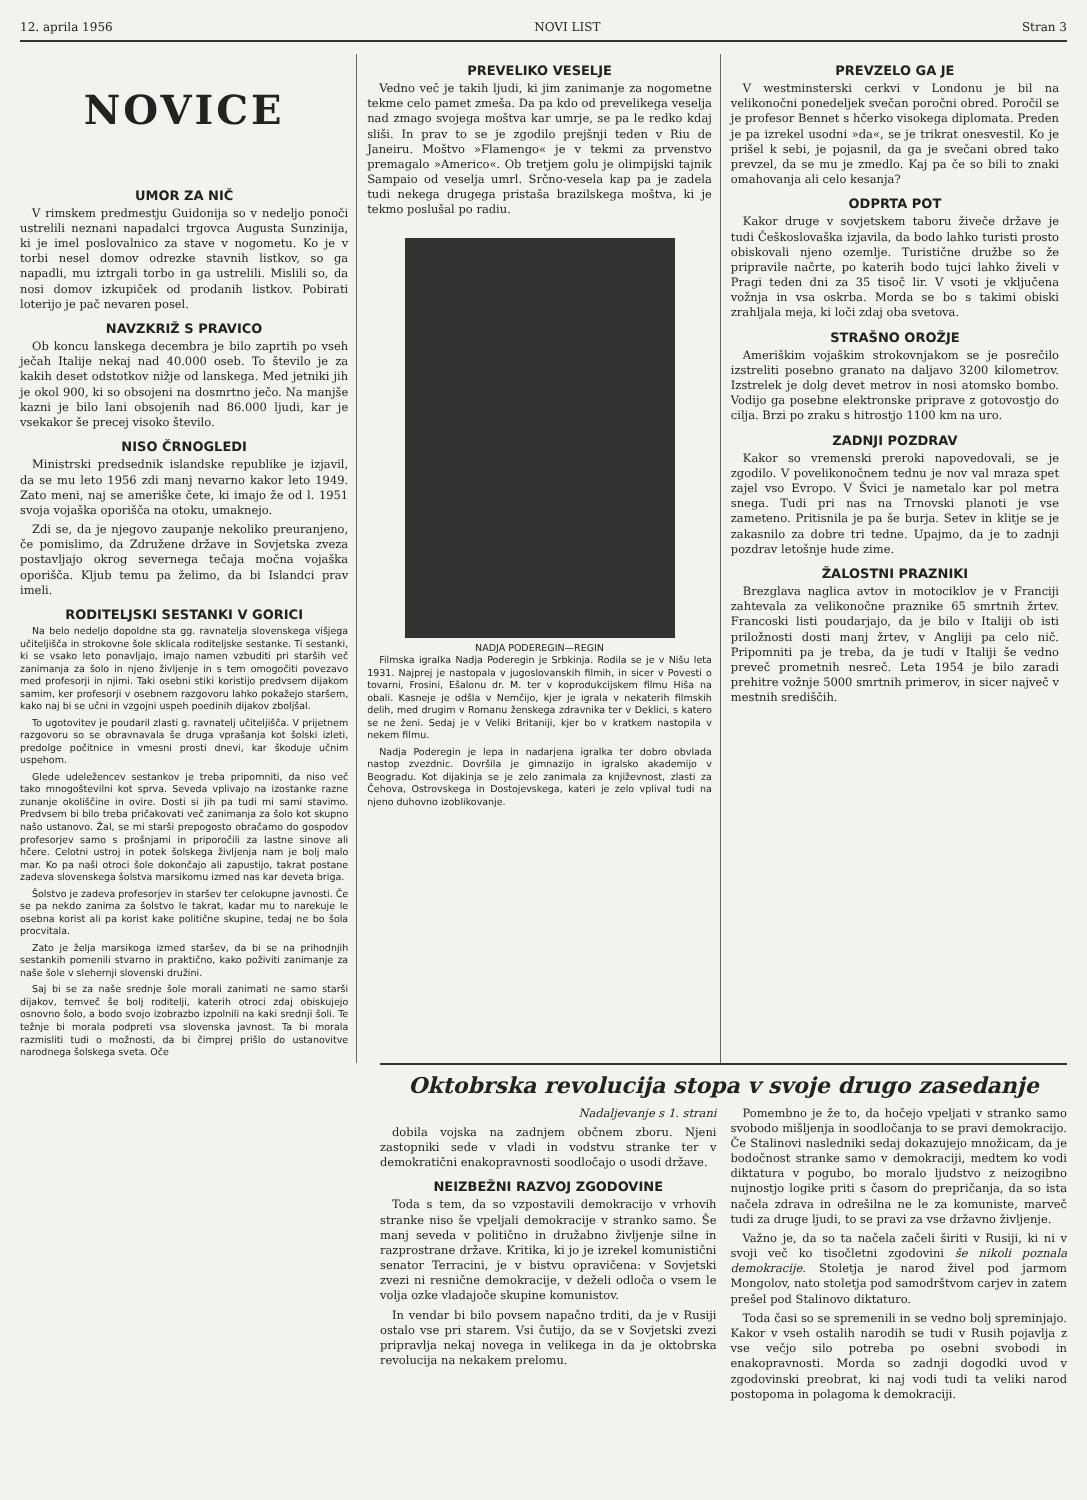12. aprila 1956 NOVI LIST Stran 3
NOVICE
UMOR ZA NIČ
V rimskem predmestju Guidonija so v nedeljo ponoči ustrelili neznani napadalci trgovca Augusta Sunzinija, ki je imel poslovalnico za stave v nogometu. Ko je v torbi nesel domov odrezke stavnih listkov, so ga napadli, mu iztrgali torbo in ga ustrelili. Mislili so, da nosi domov izkupiček od prodanih listkov. Pobirati loterijo je pač nevaren posel.
NAVZKRIŽ S PRAVICO
Ob koncu lanskega decembra je bilo zaprtih po vseh ječah Italije nekaj nad 40.000 oseb. To število je za kakih deset odstotkov nižje od lanskega. Med jetniki jih je okol 900, ki so obsojeni na dosmrtno ječo. Na manjše kazni je bilo lani obsojenih nad 86.000 ljudi, kar je vsekakor še precej visoko število.
NISO ČRNOGLEDI
Ministrski predsednik islandske republike je izjavil, da se mu leto 1956 zdi manj nevarno kakor leto 1949. Zato meni, naj se ameriške čete, ki imajo že od l. 1951 svoja vojaška oporišča na otoku, umaknejo.
Zdi se, da je njegovo zaupanje nekoliko preuranjeno, če pomislimo, da Združene države in Sovjetska zveza postavljajo okrog severnega tečaja močna vojaška oporišča. Kljub temu pa želimo, da bi Islandci prav imeli.
RODITELJSKI SESTANKI V GORICI
Na belo nedeljo dopoldne sta gg. ravnatelja slovenskega višjega učiteljišča in strokovne šole sklicala roditeljske sestanke. Ti sestanki, ki se vsako leto ponavljajo, imajo namen vzbuditi pri starših več zanimanja za šolo in njeno življenje in s tem omogočiti povezavo med profesorji in njimi. Taki osebni stiki koristijo predvsem dijakom samim, ker profesorji v osebnem razgovoru lahko pokažejo staršem, kako naj bi se učni in vzgojni uspeh poedinih dijakov zboljšal.
To ugotovitev je poudaril zlasti g. ravnatelj učiteljišča. V prijetnem razgovoru so se obravnavala še druga vprašanja kot šolski izleti, predolge počitnice in vmesni prosti dnevi, kar škoduje učnim uspehom.
Glede udeležencev sestankov je treba pripomniti, da niso več tako mnogoštevilni kot sprva. Seveda vplivajo na izostanke razne zunanje okoliščine in ovire. Dosti si jih pa tudi mi sami stavimo. Predvsem bi bilo treba pričakovati več zanimanja za šolo kot skupno našo ustanovo. Žal, se mi starši prepogosto obračamo do gospodov profesorjev samo s prošnjami in priporočili za lastne sinove ali hčere. Celotni ustroj in potek šolskega življenja nam je bolj malo mar. Ko pa naši otroci šole dokončajo ali zapustijo, takrat postane zadeva slovenskega šolstva marsikomu izmed nas kar deveta briga.
Šolstvo je zadeva profesorjev in staršev ter celokupne javnosti. Če se pa nekdo zanima za šolstvo le takrat, kadar mu to narekuje le osebna korist ali pa korist kake politične skupine, tedaj ne bo šola procvitala.
Zato je želja marsikoga izmed staršev, da bi se na prihodnjih sestankih pomenili stvarno in praktično, kako poživiti zanimanje za naše šole v slehernji slovenski družini.
Saj bi se za naše srednje šole morali zanimati ne samo starši dijakov, temveč še bolj roditelji, katerih otroci zdaj obiskujejo osnovno šolo, a bodo svojo izobrazbo izpolnili na kaki srednji šoli. Te težnje bi morala podpreti vsa slovenska javnost. Ta bi morala razmisliti tudi o možnosti, da bi čimprej prišlo do ustanovitve narodnega šolskega sveta. Oče
PREVELIKO VESELJE
Vedno več je takih ljudi, ki jim zanimanje za nogometne tekme celo pamet zmeša. Da pa kdo od prevelikega veselja nad zmago svojega moštva kar umrje, se pa le redko kdaj sliši. In prav to se je zgodilo prejšnji teden v Riu de Janeiru. Moštvo »Flamengo« je v tekmi za prvenstvo premagalo »Americo«. Ob tretjem golu je olimpijski tajnik Sampaio od veselja umrl. Srčno-vesela kap pa je zadela tudi nekega drugega pristaša brazilskega moštva, ki je tekmo poslušal po radiu.
NADJA PODEREGIN—REGIN
Filmska igralka Nadja Poderegin je Srbkinja. Rodila se je v Nišu leta 1931. Najprej je nastopala v jugoslovanskih filmih, in sicer v Povesti o tovarni, Frosini, Ešalonu dr. M. ter v koprodukcijskem filmu Hiša na obali. Kasneje je odšla v Nemčijo, kjer je igrala v nekaterih filmskih delih, med drugim v Romanu ženskega zdravnika ter v Deklici, s katero se ne ženi. Sedaj je v Veliki Britaniji, kjer bo v kratkem nastopila v nekem filmu.
Nadja Poderegin je lepa in nadarjena igralka ter dobro obvlada nastop zvezdnic. Dovršila je gimnazijo in igralsko akademijo v Beogradu. Kot dijakinja se je zelo zanimala za književnost, zlasti za Čehova, Ostrovskega in Dostojevskega, kateri je zelo vplival tudi na njeno duhovno izoblikovanje.
PREVZELO GA JE
V westminsterski cerkvi v Londonu je bil na velikonočni ponedeljek svečan poročni obred. Poročil se je profesor Bennet s hčerko visokega diplomata. Preden je pa izrekel usodni »da«, se je trikrat onesvestil. Ko je prišel k sebi, je pojasnil, da ga je svečani obred tako prevzel, da se mu je zmedlo. Kaj pa če so bili to znaki omahovanja ali celo kesanja?
ODPRTA POT
Kakor druge v sovjetskem taboru živeče države je tudi Češkoslovaška izjavila, da bodo lahko turisti prosto obiskovali njeno ozemlje. Turistične družbe so že pripravile načrte, po katerih bodo tujci lahko živeli v Pragi teden dni za 35 tisoč lir. V vsoti je vključena vožnja in vsa oskrba. Morda se bo s takimi obiski zrahljala meja, ki loči zdaj oba svetova.
STRAŠNO OROŽJE
Ameriškim vojaškim strokovnjakom se je posrečilo izstreliti posebno granato na daljavo 3200 kilometrov. Izstrelek je dolg devet metrov in nosi atomsko bombo. Vodijo ga posebne elektronske priprave z gotovostjo do cilja. Brzi po zraku s hitrostjo 1100 km na uro.
ZADNJI POZDRAV
Kakor so vremenski preroki napovedovali, se je zgodilo. V povelikonočnem tednu je nov val mraza spet zajel vso Evropo. V Švici je nametalo kar pol metra snega. Tudi pri nas na Trnovski planoti je vse zameteno. Pritisnila je pa še burja. Setev in klitje se je zakasnilo za dobre tri tedne. Upajmo, da je to zadnji pozdrav letošnje hude zime.
ŽALOSTNI PRAZNIKI
Brezglava naglica avtov in motociklov je v Franciji zahtevala za velikonočne praznike 65 smrtnih žrtev. Francoski listi poudarjajo, da je bilo v Italiji ob isti priložnosti dosti manj žrtev, v Angliji pa celo nič. Pripomniti pa je treba, da je tudi v Italiji še vedno preveč prometnih nesreč. Leta 1954 je bilo zaradi prehitre vožnje 5000 smrtnih primerov, in sicer največ v mestnih središčih.
Oktobrska revolucija stopa v svoje drugo zasedanje
Nadaljevanje s 1. strani
dobila vojska na zadnjem občnem zboru. Njeni zastopniki sede v vladi in vodstvu stranke ter v demokratični enakopravnosti soodločajo o usodi države.
NEIZBEŽNI RAZVOJ ZGODOVINE
Toda s tem, da so vzpostavili demokracijo v vrhovih stranke niso še vpeljali demokracije v stranko samo. Še manj seveda v politično in družabno življenje silne in razprostrane države. Kritika, ki jo je izrekel komunistični senator Terracini, je v bistvu opravičena: v Sovjetski zvezi ni resnične demokracije, v deželi odloča o vsem le volja ozke vladajoče skupine komunistov.
In vendar bi bilo povsem napačno trditi, da je v Rusiji ostalo vse pri starem. Vsi čutijo, da se v Sovjetski zvezi pripravlja nekaj novega in velikega in da je oktobrska revolucija na nekakem prelomu.
Pomembno je že to, da hočejo vpeljati v stranko samo svobodo mišljenja in soodločanja to se pravi demokracijo. Če Stalinovi nasledniki sedaj dokazujejo množicam, da je bodočnost stranke samo v demokraciji, medtem ko vodi diktatura v pogubo, bo moralo ljudstvo z neizogibno nujnostjo logike priti s časom do prepričanja, da so ista načela zdrava in odrešilna ne le za komuniste, marveč tudi za druge ljudi, to se pravi za vse državno življenje.
Važno je, da so ta načela začeli širiti v Rusiji, ki ni v svoji več ko tisočletni zgodovini še nikoli poznala demokracije. Stoletja je narod živel pod jarmom Mongolov, nato stoletja pod samodrštvom carjev in zatem prešel pod Stalinovo diktaturo.
Toda časi so se spremenili in se vedno bolj spreminjajo. Kakor v vseh ostalih narodih se tudi v Rusih pojavlja z vse večjo silo potreba po osebni svobodi in enakopravnosti. Morda so zadnji dogodki uvod v zgodovinski preobrat, ki naj vodi tudi ta veliki narod postopoma in polagoma k demokraciji.